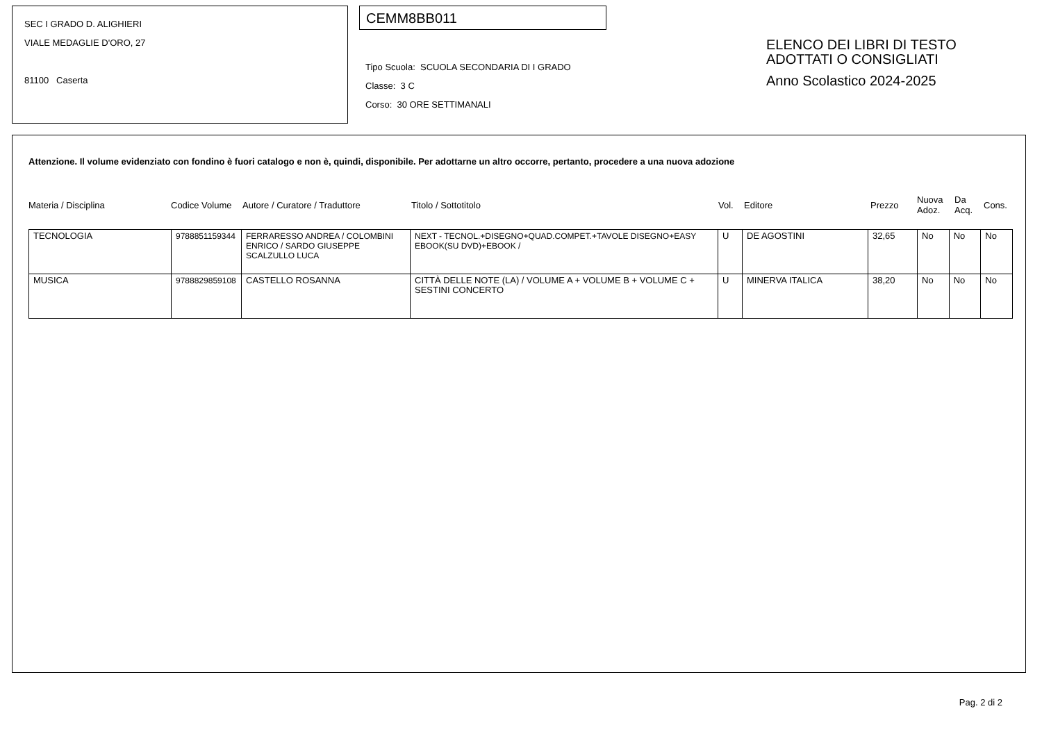SEC I GRADO D. ALIGHIERI
VIALE MEDAGLIE D'ORO, 27
81100 Caserta
CEMM8BB011
Tipo Scuola: SCUOLA SECONDARIA DI I GRADO
Classe: 3 C
Corso: 30 ORE SETTIMANALI
ELENCO DEI LIBRI DI TESTO
ADOTTATI O CONSIGLIATI
Anno Scolastico 2024-2025
Attenzione. Il volume evidenziato con fondino è fuori catalogo e non è, quindi, disponibile. Per adottarne un altro occorre, pertanto, procedere a una nuova adozione
Materia / Disciplina Codice Volume Autore / Curatore / Traduttore Titolo / Sottotitolo Vol. Editore Prezzo Nuova
Adoz. Da
Acq. Cons.
| TECNOLOGIA | 9788851159344 | FERRARESSO ANDREA / COLOMBINI ENRICO / SARDO GIUSEPPE SCALZULLO LUCA | NEXT - TECNOL.+DISEGNO+QUAD.COMPET.+TAVOLE DISEGNO+EASY EBOOK(SU DVD)+EBOOK / | U | DE AGOSTINI | 32,65 | No | No | No |
| MUSICA | 9788829859108 | CASTELLO ROSANNA | CITTÀ DELLE NOTE (LA) / VOLUME A + VOLUME B + VOLUME C + SESTINI CONCERTO | U | MINERVA ITALICA | 38,20 | No | No | No |
Pag. 2 di 2